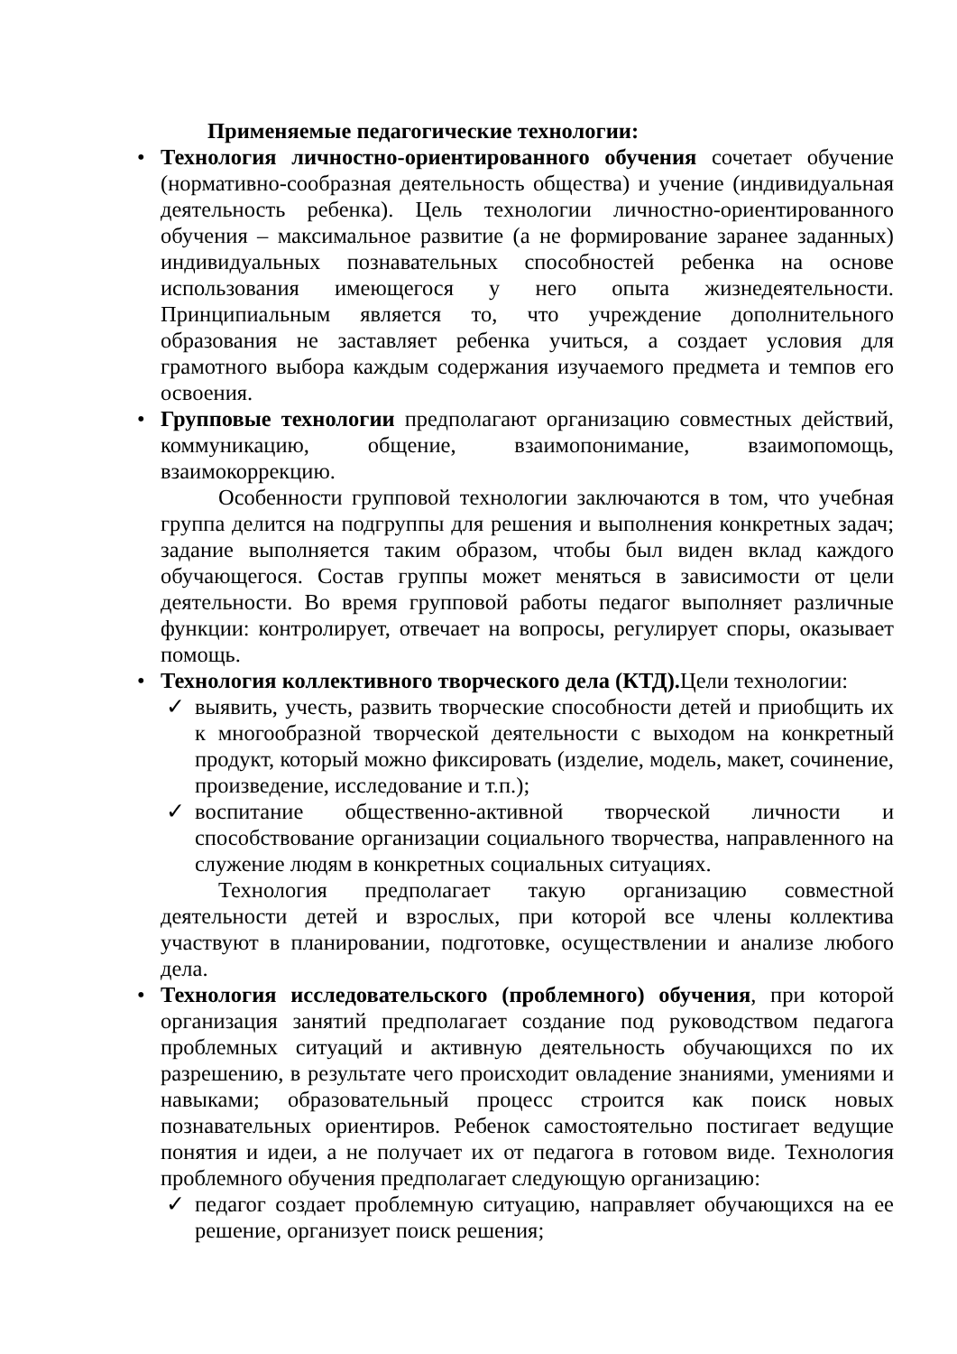Применяемые педагогические технологии:
•
Технология личностно-ориентированного обучения сочетает обучение (нормативно-сообразная деятельность общества) и учение (индивидуальная деятельность ребенка). Цель технологии личностно-ориентированного обучения – максимальное развитие (а не формирование заранее заданных) индивидуальных познавательных способностей ребенка на основе использования имеющегося у него опыта жизнедеятельности. Принципиальным является то, что учреждение дополнительного образования не заставляет ребенка учиться, а создает условия для грамотного выбора каждым содержания изучаемого предмета и темпов его освоения.
•
Групповые технологии предполагают организацию совместных действий, коммуникацию, общение, взаимопонимание, взаимопомощь, взаимокоррекцию.
Особенности групповой технологии заключаются в том, что учебная группа делится на подгруппы для решения и выполнения конкретных задач; задание выполняется таким образом, чтобы был виден вклад каждого обучающегося. Состав группы может меняться в зависимости от цели деятельности. Во время групповой работы педагог выполняет различные функции: контролирует, отвечает на вопросы, регулирует споры, оказывает помощь.
•
Технология коллективного творческого дела (КТД). Цели технологии:
✓
выявить, учесть, развить творческие способности детей и приобщить их к многообразной творческой деятельности с выходом на конкретный продукт, который можно фиксировать (изделие, модель, макет, сочинение, произведение, исследование и т.п.);
✓
воспитание общественно-активной творческой личности и способствование организации социального творчества, направленного на служение людям в конкретных социальных ситуациях.
Технология предполагает такую организацию совместной деятельности детей и взрослых, при которой все члены коллектива участвуют в планировании, подготовке, осуществлении и анализе любого дела.
•
Технология исследовательского (проблемного) обучения, при которой организация занятий предполагает создание под руководством педагога проблемных ситуаций и активную деятельность обучающихся по их разрешению, в результате чего происходит овладение знаниями, умениями и навыками; образовательный процесс строится как поиск новых познавательных ориентиров. Ребенок самостоятельно постигает ведущие понятия и идеи, а не получает их от педагога в готовом виде. Технология проблемного обучения предполагает следующую организацию:
✓
педагог создает проблемную ситуацию, направляет обучающихся на ее решение, организует поиск решения;